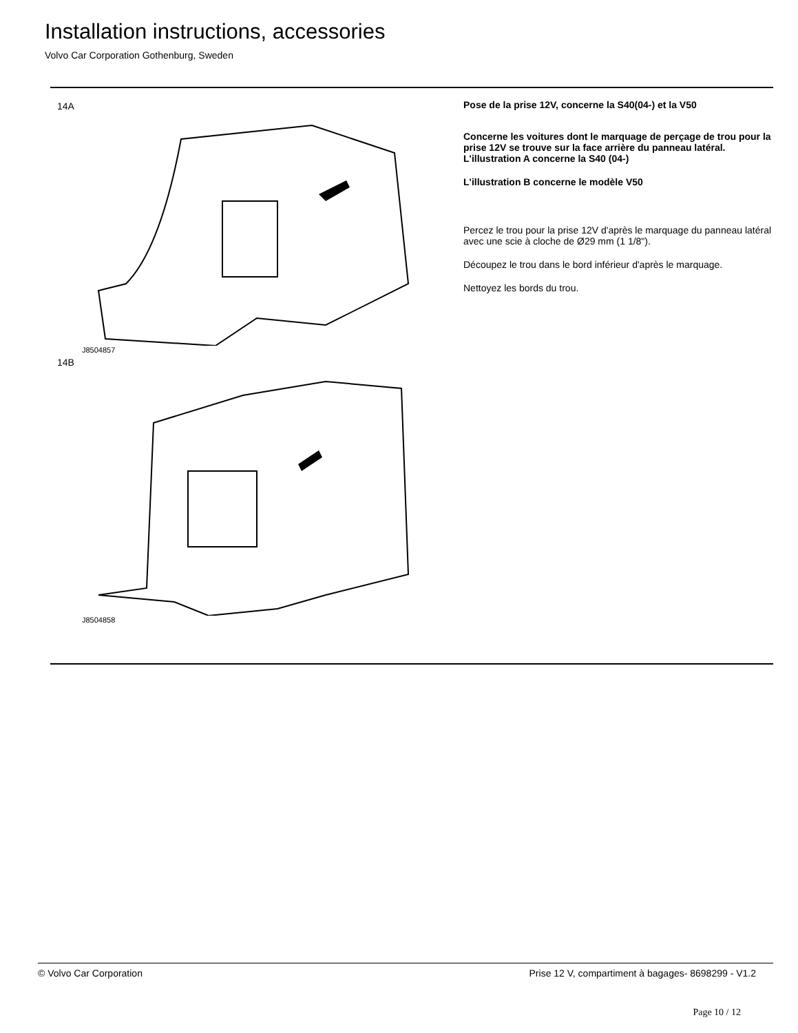Installation instructions, accessories
Volvo Car Corporation Gothenburg, Sweden
14A
J8504857
14B
J8504858
Pose de la prise 12V, concerne la S40(04-) et la V50
Concerne les voitures dont le marquage de perçage de trou pour la prise 12V se trouve sur la face arrière du panneau latéral. L'illustration A concerne la S40 (04-)
L'illustration B concerne le modèle V50
Percez le trou pour la prise 12V d'après le marquage du panneau latéral avec une scie à cloche de Ø29 mm (1 1/8").
Découpez le trou dans le bord inférieur d'après le marquage.
Nettoyez les bords du trou.
© Volvo Car Corporation Prise 12 V, compartiment à bagages- 8698299 - V1.2
Page 10 / 12